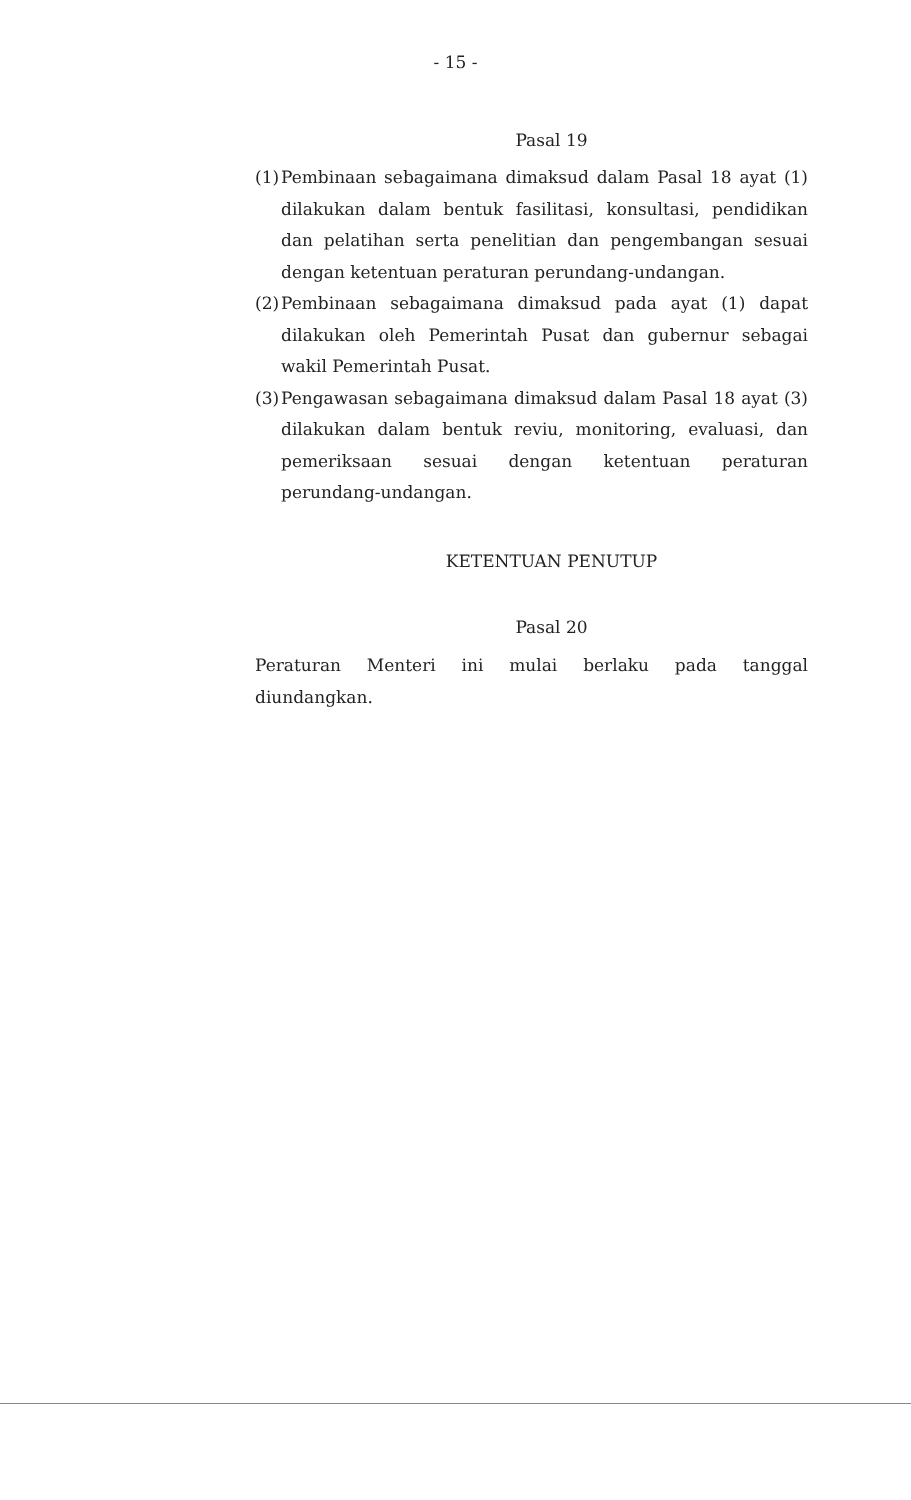- 15 -
Pasal 19
(1) Pembinaan sebagaimana dimaksud dalam Pasal 18 ayat (1) dilakukan dalam bentuk fasilitasi, konsultasi, pendidikan dan pelatihan serta penelitian dan pengembangan sesuai dengan ketentuan peraturan perundang-undangan.
(2) Pembinaan sebagaimana dimaksud pada ayat (1) dapat dilakukan oleh Pemerintah Pusat dan gubernur sebagai wakil Pemerintah Pusat.
(3) Pengawasan sebagaimana dimaksud dalam Pasal 18 ayat (3) dilakukan dalam bentuk reviu, monitoring, evaluasi, dan pemeriksaan sesuai dengan ketentuan peraturan perundang-undangan.
KETENTUAN PENUTUP
Pasal 20
Peraturan Menteri ini mulai berlaku pada tanggal diundangkan.